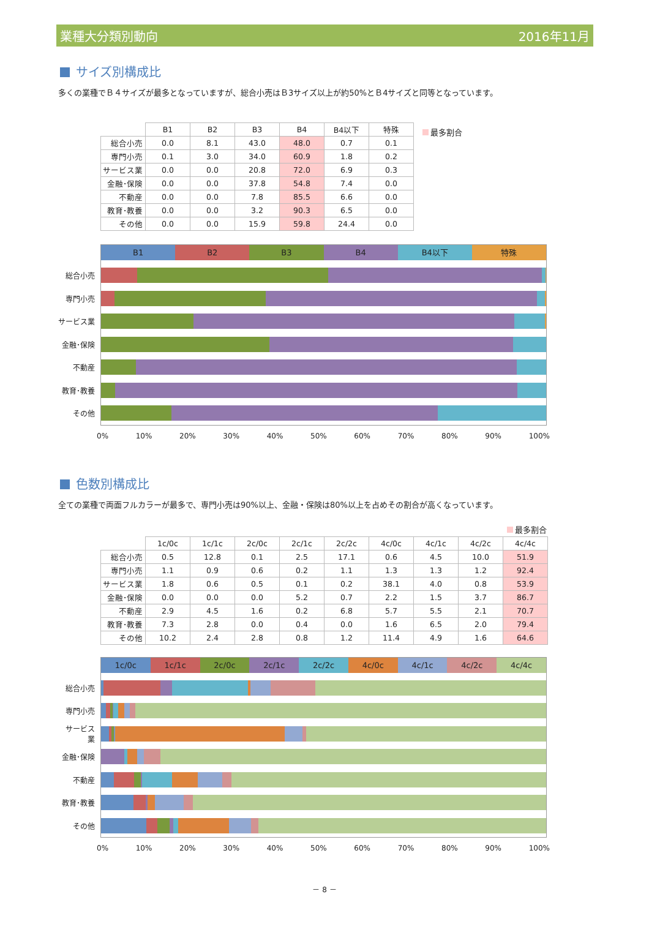業種大分類別動向 2016年11月
サイズ別構成比
多くの業種でＢ４サイズが最多となっていますが、総合小売はＢ3サイズ以上が約50%とＢ4サイズと同等となっています。
| | B1 | B2 | B3 | B4 | B4以下 | 特殊 |
| --- | --- | --- | --- | --- | --- | --- |
| 総合小売 | 0.0 | 8.1 | 43.0 | 48.0 | 0.7 | 0.1 |
| 専門小売 | 0.1 | 3.0 | 34.0 | 60.9 | 1.8 | 0.2 |
| サービス業 | 0.0 | 0.0 | 20.8 | 72.0 | 6.9 | 0.3 |
| 金融･保険 | 0.0 | 0.0 | 37.8 | 54.8 | 7.4 | 0.0 |
| 不動産 | 0.0 | 0.0 | 7.8 | 85.5 | 6.6 | 0.0 |
| 教育･教養 | 0.0 | 0.0 | 3.2 | 90.3 | 6.5 | 0.0 |
| その他 | 0.0 | 0.0 | 15.9 | 59.8 | 24.4 | 0.0 |
最多割合
B1 B2 B3 B4 B4以下 特殊
総合小売
専門小売
サービス業
金融･保険
不動産
教育･教養
その他
0% 10% 20% 30% 40% 50% 60% 70% 80% 90% 100%
色数別構成比
全ての業種で両面フルカラーが最多で、専門小売は90%以上、金融・保険は80%以上を占めその割合が高くなっています。
最多割合
| | 1c/0c | 1c/1c | 2c/0c | 2c/1c | 2c/2c | 4c/0c | 4c/1c | 4c/2c | 4c/4c |
| --- | --- | --- | --- | --- | --- | --- | --- | --- | --- |
| 総合小売 | 0.5 | 12.8 | 0.1 | 2.5 | 17.1 | 0.6 | 4.5 | 10.0 | 51.9 |
| 専門小売 | 1.1 | 0.9 | 0.6 | 0.2 | 1.1 | 1.3 | 1.3 | 1.2 | 92.4 |
| サービス業 | 1.8 | 0.6 | 0.5 | 0.1 | 0.2 | 38.1 | 4.0 | 0.8 | 53.9 |
| 金融･保険 | 0.0 | 0.0 | 0.0 | 5.2 | 0.7 | 2.2 | 1.5 | 3.7 | 86.7 |
| 不動産 | 2.9 | 4.5 | 1.6 | 0.2 | 6.8 | 5.7 | 5.5 | 2.1 | 70.7 |
| 教育･教養 | 7.3 | 2.8 | 0.0 | 0.4 | 0.0 | 1.6 | 6.5 | 2.0 | 79.4 |
| その他 | 10.2 | 2.4 | 2.8 | 0.8 | 1.2 | 11.4 | 4.9 | 1.6 | 64.6 |
1c/0c 1c/1c 2c/0c 2c/1c 2c/2c 4c/0c 4c/1c 4c/2c 4c/4c
総合小売
専門小売
サービス
業
金融･保険
不動産
教育･教養
その他
0% 10% 20% 30% 40% 50% 60% 70% 80% 90% 100%
－ 8 －